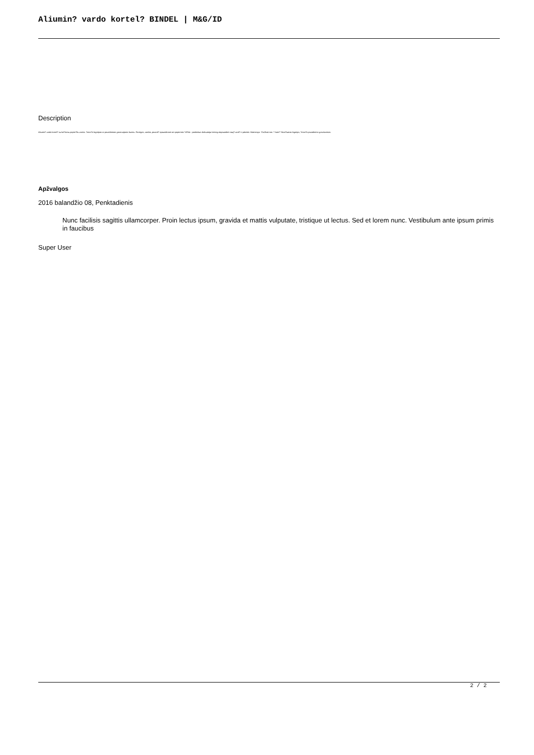Aliumin? vardo kortel? BINDEL | M&G/ID
Description
Aliumin? vardo kortel? su kei?iamu popier?liu vardui. ?mon?s logotipas ar pavadinimas graviruojama lazeriu. Pareigos, vardas, pavard? spausdinami ant popierinio ?d?klo - pasikeitus darbuotojui tiesiog atspausdinti nauj? vard? ir pakeisti. Matmenys: 70x25x4 mm. ? kain? ?skai?iuotas logotipo, ?mon?s pavadinimo graviravimas.
Apžvalgos
2016 balandžio 08, Penktadienis
Nunc facilisis sagittis ullamcorper. Proin lectus ipsum, gravida et mattis vulputate, tristique ut lectus. Sed et lorem nunc. Vestibulum ante ipsum primis in faucibus
Super User
2 / 2